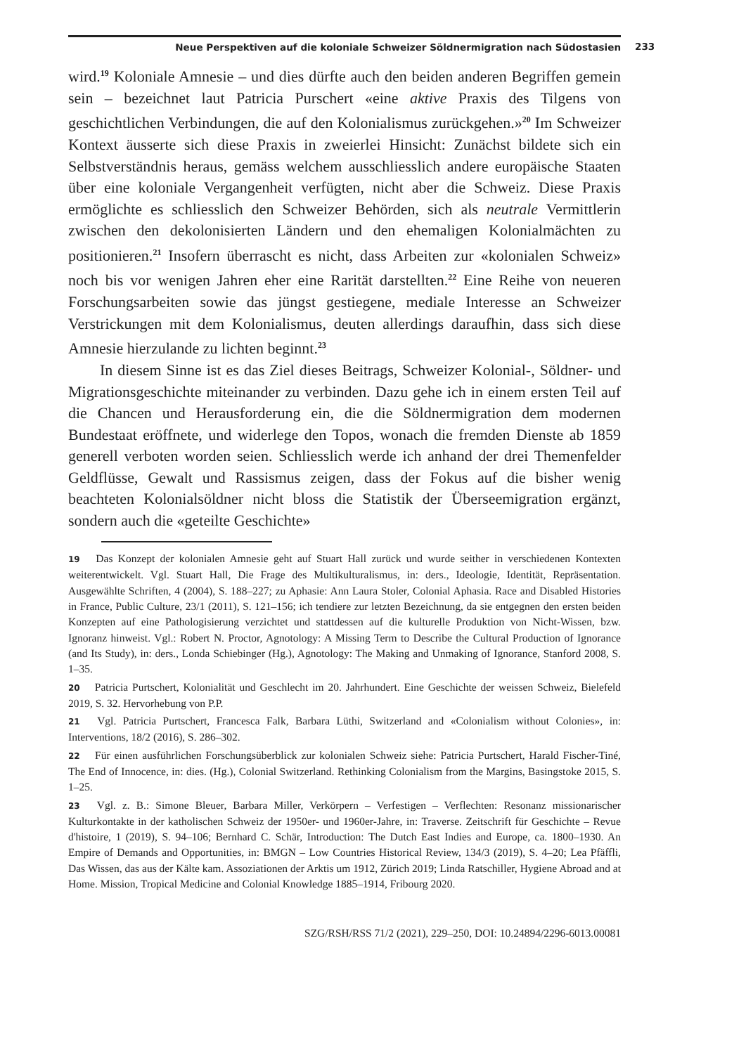Neue Perspektiven auf die koloniale Schweizer Söldnermigration nach Südostasien 233
wird.<sup>19</sup> Koloniale Amnesie – und dies dürfte auch den beiden anderen Begriffen gemein sein – bezeichnet laut Patricia Purschert «eine aktive Praxis des Tilgens von geschichtlichen Verbindungen, die auf den Kolonialismus zurückgehen.»<sup>20</sup> Im Schweizer Kontext äusserte sich diese Praxis in zweierlei Hinsicht: Zunächst bildete sich ein Selbstverständnis heraus, gemäss welchem ausschliesslich andere europäische Staaten über eine koloniale Vergangenheit verfügten, nicht aber die Schweiz. Diese Praxis ermöglichte es schliesslich den Schweizer Behörden, sich als neutrale Vermittlerin zwischen den dekolonisierten Ländern und den ehemaligen Kolonialmächten zu positionieren.<sup>21</sup> Insofern überrascht es nicht, dass Arbeiten zur «kolonialen Schweiz» noch bis vor wenigen Jahren eher eine Rarität darstellten.<sup>22</sup> Eine Reihe von neueren Forschungsarbeiten sowie das jüngst gestiegene, mediale Interesse an Schweizer Verstrickungen mit dem Kolonialismus, deuten allerdings daraufhin, dass sich diese Amnesie hierzulande zu lichten beginnt.<sup>23</sup>
In diesem Sinne ist es das Ziel dieses Beitrags, Schweizer Kolonial-, Söldner- und Migrationsgeschichte miteinander zu verbinden. Dazu gehe ich in einem ersten Teil auf die Chancen und Herausforderung ein, die die Söldnermigration dem modernen Bundestaat eröffnete, und widerlege den Topos, wonach die fremden Dienste ab 1859 generell verboten worden seien. Schliesslich werde ich anhand der drei Themenfelder Geldflüsse, Gewalt und Rassismus zeigen, dass der Fokus auf die bisher wenig beachteten Kolonialsöldner nicht bloss die Statistik der Überseemigration ergänzt, sondern auch die «geteilte Geschichte»
19 Das Konzept der kolonialen Amnesie geht auf Stuart Hall zurück und wurde seither in verschiedenen Kontexten weiterentwickelt. Vgl. Stuart Hall, Die Frage des Multikulturalismus, in: ders., Ideologie, Identität, Repräsentation. Ausgewählte Schriften, 4 (2004), S. 188–227; zu Aphasie: Ann Laura Stoler, Colonial Aphasia. Race and Disabled Histories in France, Public Culture, 23/1 (2011), S. 121–156; ich tendiere zur letzten Bezeichnung, da sie entgegnen den ersten beiden Konzepten auf eine Pathologisierung verzichtet und stattdessen auf die kulturelle Produktion von Nicht-Wissen, bzw. Ignoranz hinweist. Vgl.: Robert N. Proctor, Agnotology: A Missing Term to Describe the Cultural Production of Ignorance (and Its Study), in: ders., Londa Schiebinger (Hg.), Agnotology: The Making and Unmaking of Ignorance, Stanford 2008, S. 1–35.
20 Patricia Purtschert, Kolonialität und Geschlecht im 20. Jahrhundert. Eine Geschichte der weissen Schweiz, Bielefeld 2019, S. 32. Hervorhebung von P.P.
21 Vgl. Patricia Purtschert, Francesca Falk, Barbara Lüthi, Switzerland and «Colonialism without Colonies», in: Interventions, 18/2 (2016), S. 286–302.
22 Für einen ausführlichen Forschungsüberblick zur kolonialen Schweiz siehe: Patricia Purtschert, Harald Fischer-Tiné, The End of Innocence, in: dies. (Hg.), Colonial Switzerland. Rethinking Colonialism from the Margins, Basingstoke 2015, S. 1–25.
23 Vgl. z. B.: Simone Bleuer, Barbara Miller, Verkörpern – Verfestigen – Verflechten: Resonanz missionarischer Kulturkontakte in der katholischen Schweiz der 1950er- und 1960er-Jahre, in: Traverse. Zeitschrift für Geschichte – Revue d'histoire, 1 (2019), S. 94–106; Bernhard C. Schär, Introduction: The Dutch East Indies and Europe, ca. 1800–1930. An Empire of Demands and Opportunities, in: BMGN – Low Countries Historical Review, 134/3 (2019), S. 4–20; Lea Pfäffli, Das Wissen, das aus der Kälte kam. Assoziationen der Arktis um 1912, Zürich 2019; Linda Ratschiller, Hygiene Abroad and at Home. Mission, Tropical Medicine and Colonial Knowledge 1885–1914, Fribourg 2020.
SZG/RSH/RSS 71/2 (2021), 229–250, DOI: 10.24894/2296-6013.00081